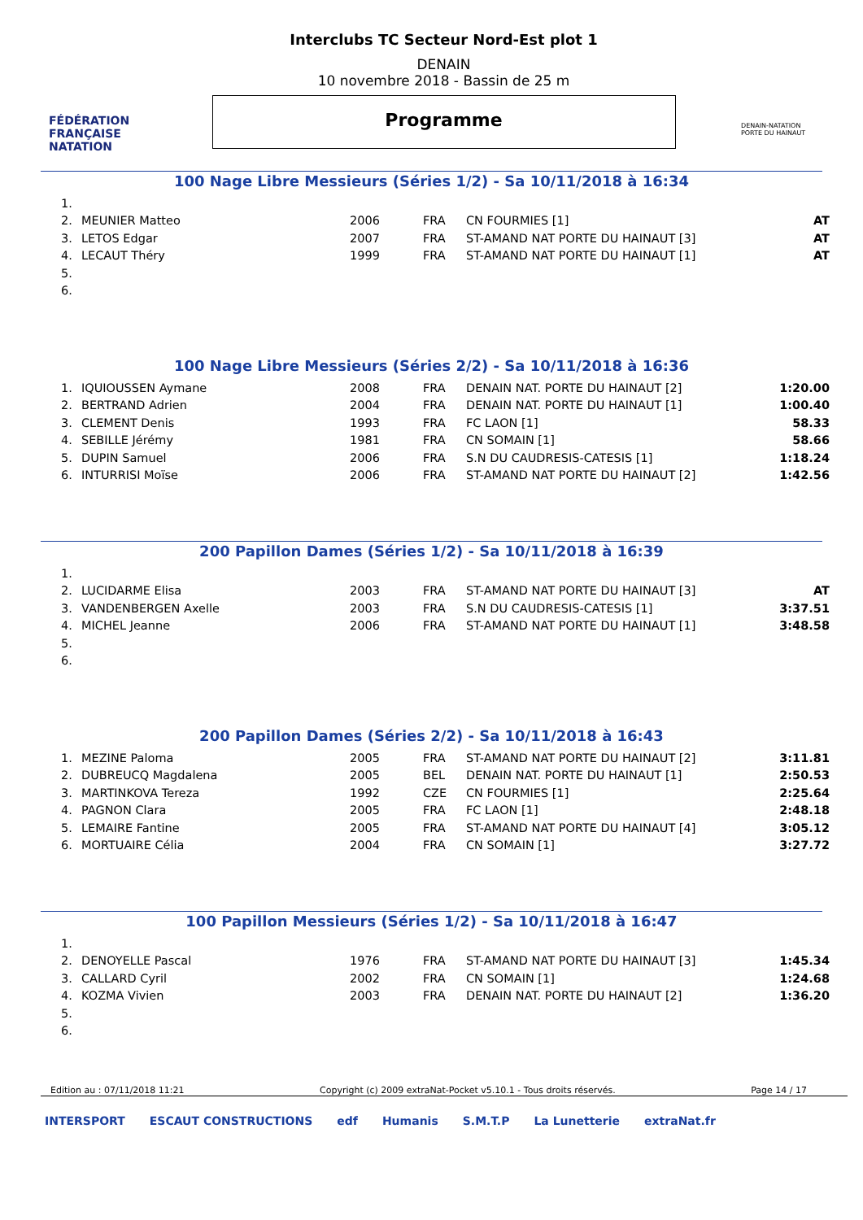FÉDÉRATION FRANÇAISE NATATION
Interclubs TC Secteur Nord-Est plot 1
DENAIN
10 novembre 2018 - Bassin de 25 m
Programme
DENAIN-NATATION PORTE DU HAINAUT
100 Nage Libre Messieurs (Séries 1/2) - Sa 10/11/2018 à 16:34
| 1. | | | | | |
| 2. | MEUNIER Matteo | 2006 | FRA | CN FOURMIES [1] | AT |
| 3. | LETOS Edgar | 2007 | FRA | ST-AMAND NAT PORTE DU HAINAUT [3] | AT |
| 4. | LECAUT Théry | 1999 | FRA | ST-AMAND NAT PORTE DU HAINAUT [1] | AT |
| 5. | | | | | |
| 6. | | | | | |
100 Nage Libre Messieurs (Séries 2/2) - Sa 10/11/2018 à 16:36
| 1. | IQUIOUSSEN Aymane | 2008 | FRA | DENAIN NAT. PORTE DU HAINAUT [2] | 1:20.00 |
| 2. | BERTRAND Adrien | 2004 | FRA | DENAIN NAT. PORTE DU HAINAUT [1] | 1:00.40 |
| 3. | CLEMENT Denis | 1993 | FRA | FC LAON [1] | 58.33 |
| 4. | SEBILLE Jérémy | 1981 | FRA | CN SOMAIN [1] | 58.66 |
| 5. | DUPIN Samuel | 2006 | FRA | S.N DU CAUDRESIS-CATESIS [1] | 1:18.24 |
| 6. | INTURRISI Moïse | 2006 | FRA | ST-AMAND NAT PORTE DU HAINAUT [2] | 1:42.56 |
200 Papillon Dames (Séries 1/2) - Sa 10/11/2018 à 16:39
| 1. | | | | | |
| 2. | LUCIDARME Elisa | 2003 | FRA | ST-AMAND NAT PORTE DU HAINAUT [3] | AT |
| 3. | VANDENBERGEN Axelle | 2003 | FRA | S.N DU CAUDRESIS-CATESIS [1] | 3:37.51 |
| 4. | MICHEL Jeanne | 2006 | FRA | ST-AMAND NAT PORTE DU HAINAUT [1] | 3:48.58 |
| 5. | | | | | |
| 6. | | | | | |
200 Papillon Dames (Séries 2/2) - Sa 10/11/2018 à 16:43
| 1. | MEZINE Paloma | 2005 | FRA | ST-AMAND NAT PORTE DU HAINAUT [2] | 3:11.81 |
| 2. | DUBREUCQ Magdalena | 2005 | BEL | DENAIN NAT. PORTE DU HAINAUT [1] | 2:50.53 |
| 3. | MARTINKOVA Tereza | 1992 | CZE | CN FOURMIES [1] | 2:25.64 |
| 4. | PAGNON Clara | 2005 | FRA | FC LAON [1] | 2:48.18 |
| 5. | LEMAIRE Fantine | 2005 | FRA | ST-AMAND NAT PORTE DU HAINAUT [4] | 3:05.12 |
| 6. | MORTUAIRE Célia | 2004 | FRA | CN SOMAIN [1] | 3:27.72 |
100 Papillon Messieurs (Séries 1/2) - Sa 10/11/2018 à 16:47
| 1. | | | | | |
| 2. | DENOYELLE Pascal | 1976 | FRA | ST-AMAND NAT PORTE DU HAINAUT [3] | 1:45.34 |
| 3. | CALLARD Cyril | 2002 | FRA | CN SOMAIN [1] | 1:24.68 |
| 4. | KOZMA Vivien | 2003 | FRA | DENAIN NAT. PORTE DU HAINAUT [2] | 1:36.20 |
| 5. | | | | | |
| 6. | | | | | |
Edition au : 07/11/2018 11:21 Copyright (c) 2009 extraNat-Pocket v5.10.1 - Tous droits réservés. Page 14 / 17
INTERSPORT ESCAUT CONSTRUCTIONS edf Humanis S.M.T.P La Lunetterie extraNat.fr